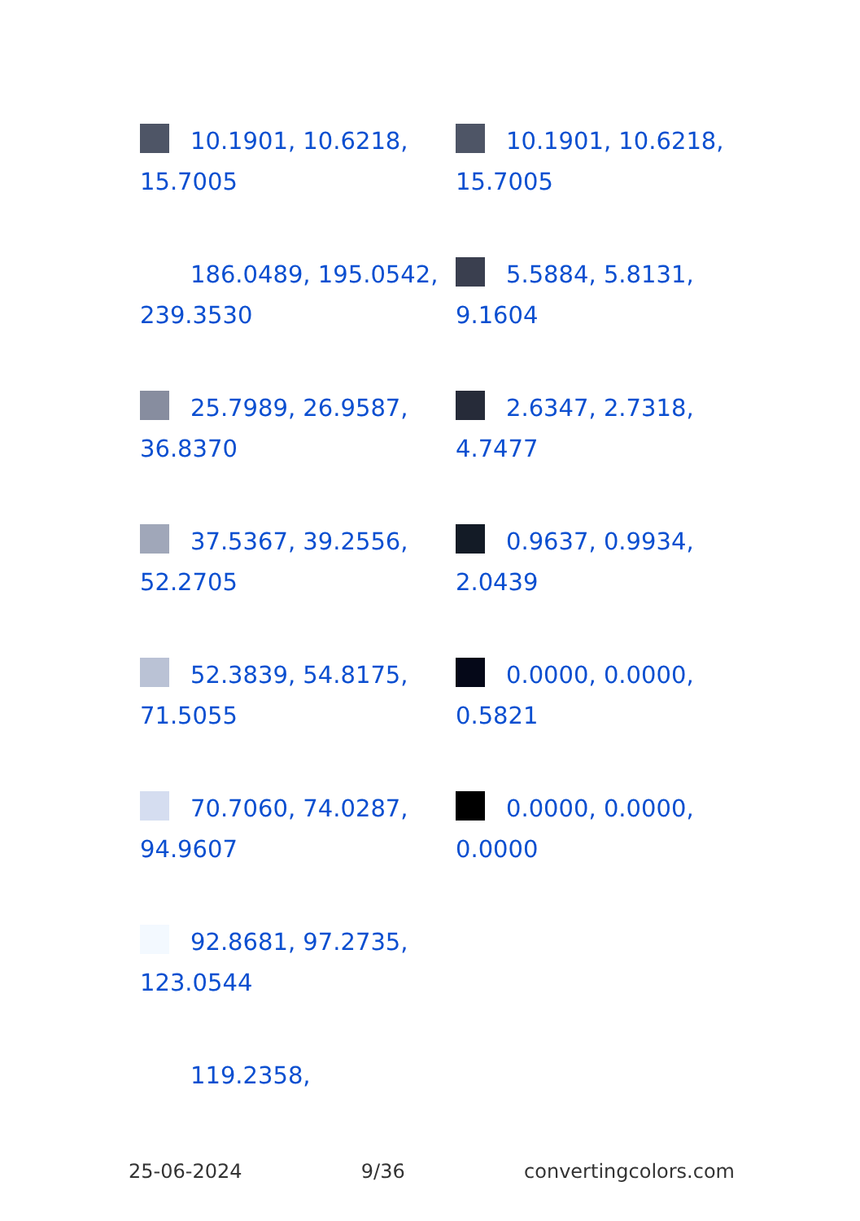10.1901, 10.6218, 15.7005
10.1901, 10.6218, 15.7005
186.0489, 195.0542, 239.3530
5.5884, 5.8131, 9.1604
25.7989, 26.9587, 36.8370
2.6347, 2.7318, 4.7477
37.5367, 39.2556, 52.2705
0.9637, 0.9934, 2.0439
52.3839, 54.8175, 71.5055
0.0000, 0.0000, 0.5821
70.7060, 74.0287, 94.9607
0.0000, 0.0000, 0.0000
92.8681, 97.2735, 123.0544
119.2358,
25-06-2024 9/36 convertingcolors.com